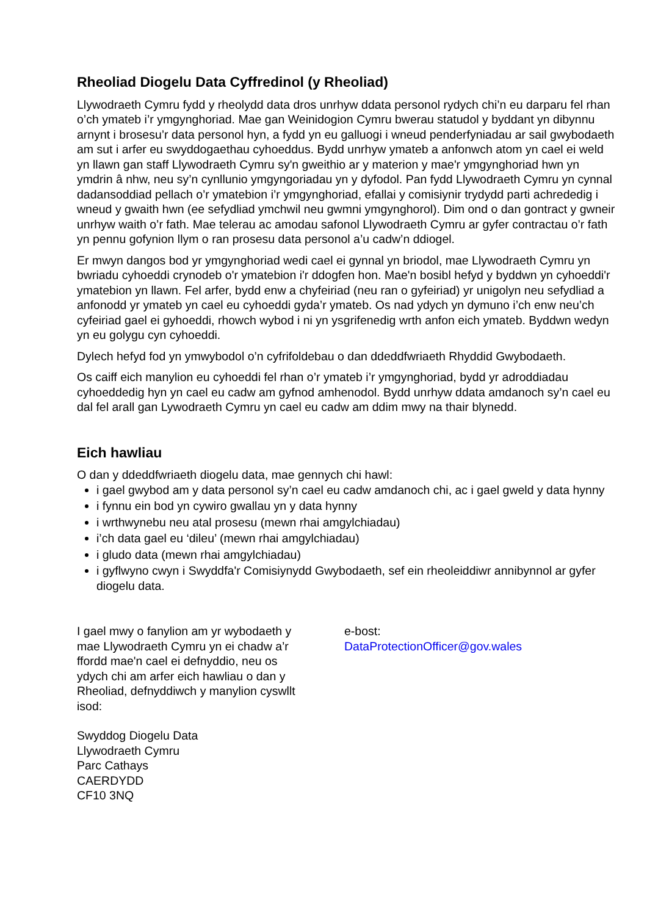Rheoliad Diogelu Data Cyffredinol (y Rheoliad)
Llywodraeth Cymru fydd y rheolydd data dros unrhyw ddata personol rydych chi’n eu darparu fel rhan o’ch ymateb i’r ymgynghoriad. Mae gan Weinidogion Cymru bwerau statudol y byddant yn dibynnu arnynt i brosesu’r data personol hyn, a fydd yn eu galluogi i wneud penderfyniadau ar sail gwybodaeth am sut i arfer eu swyddogaethau cyhoeddus. Bydd unrhyw ymateb a anfonwch atom yn cael ei weld yn llawn gan staff Llywodraeth Cymru sy'n gweithio ar y materion y mae'r ymgynghoriad hwn yn ymdrin â nhw, neu sy’n cynllunio ymgyngoriadau yn y dyfodol. Pan fydd Llywodraeth Cymru yn cynnal dadansoddiad pellach o’r ymatebion i’r ymgynghoriad, efallai y comisiynir trydydd parti achrededig i wneud y gwaith hwn (ee sefydliad ymchwil neu gwmni ymgynghorol). Dim ond o dan gontract y gwneir unrhyw waith o’r fath. Mae telerau ac amodau safonol Llywodraeth Cymru ar gyfer contractau o’r fath yn pennu gofynion llym o ran prosesu data personol a’u cadw’n ddiogel.
Er mwyn dangos bod yr ymgynghoriad wedi cael ei gynnal yn briodol, mae Llywodraeth Cymru yn bwriadu cyhoeddi crynodeb o'r ymatebion i'r ddogfen hon. Mae'n bosibl hefyd y byddwn yn cyhoeddi'r ymatebion yn llawn. Fel arfer, bydd enw a chyfeiriad (neu ran o gyfeiriad) yr unigolyn neu sefydliad a anfonodd yr ymateb yn cael eu cyhoeddi gyda’r ymateb. Os nad ydych yn dymuno i’ch enw neu’ch cyfeiriad gael ei gyhoeddi, rhowch wybod i ni yn ysgrifenedig wrth anfon eich ymateb. Byddwn wedyn yn eu golygu cyn cyhoeddi.
Dylech hefyd fod yn ymwybodol o’n cyfrifoldebau o dan ddeddfwriaeth Rhyddid Gwybodaeth.
Os caiff eich manylion eu cyhoeddi fel rhan o’r ymateb i’r ymgynghoriad, bydd yr adroddiadau cyhoeddedig hyn yn cael eu cadw am gyfnod amhenodol. Bydd unrhyw ddata amdanoch sy’n cael eu dal fel arall gan Lywodraeth Cymru yn cael eu cadw am ddim mwy na thair blynedd.
Eich hawliau
O dan y ddeddfwriaeth diogelu data, mae gennych chi hawl:
i gael gwybod am y data personol sy’n cael eu cadw amdanoch chi, ac i gael gweld y data hynny
i fynnu ein bod yn cywiro gwallau yn y data hynny
i wrthwynebu neu atal prosesu (mewn rhai amgylchiadau)
i’ch data gael eu ‘dileu’ (mewn rhai amgylchiadau)
i gludo data (mewn rhai amgylchiadau)
i gyflwyno cwyn i Swyddfa'r Comisiynydd Gwybodaeth, sef ein rheoleiddiwr annibynnol ar gyfer diogelu data.
I gael mwy o fanylion am yr wybodaeth y mae Llywodraeth Cymru yn ei chadw a’r ffordd mae'n cael ei defnyddio, neu os ydych chi am arfer eich hawliau o dan y Rheoliad, defnyddiwch y manylion cyswllt isod:
Swyddog Diogelu Data
Llywodraeth Cymru
Parc Cathays
CAERDYDD
CF10 3NQ
e-bost:
DataProtectionOfficer@gov.wales